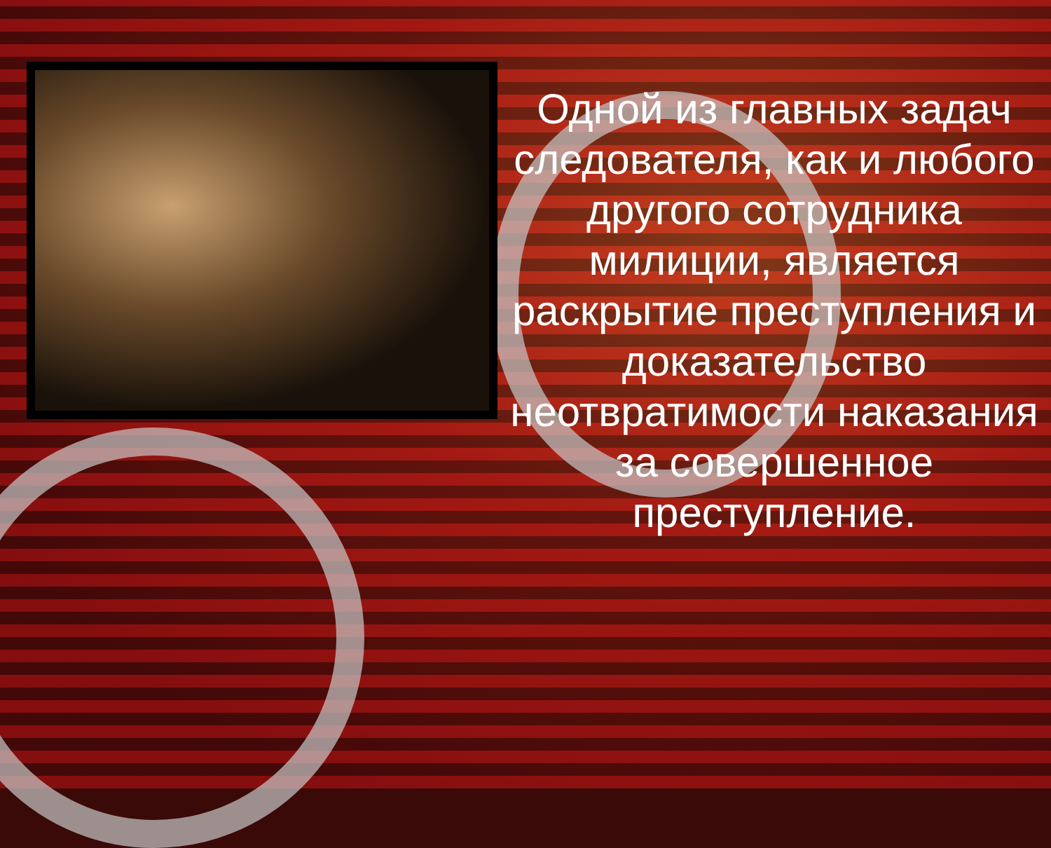Одной из главных задач следователя, как и любого другого сотрудника милиции, является раскрытие преступления и доказательство неотвратимости наказания за совершенное преступление.